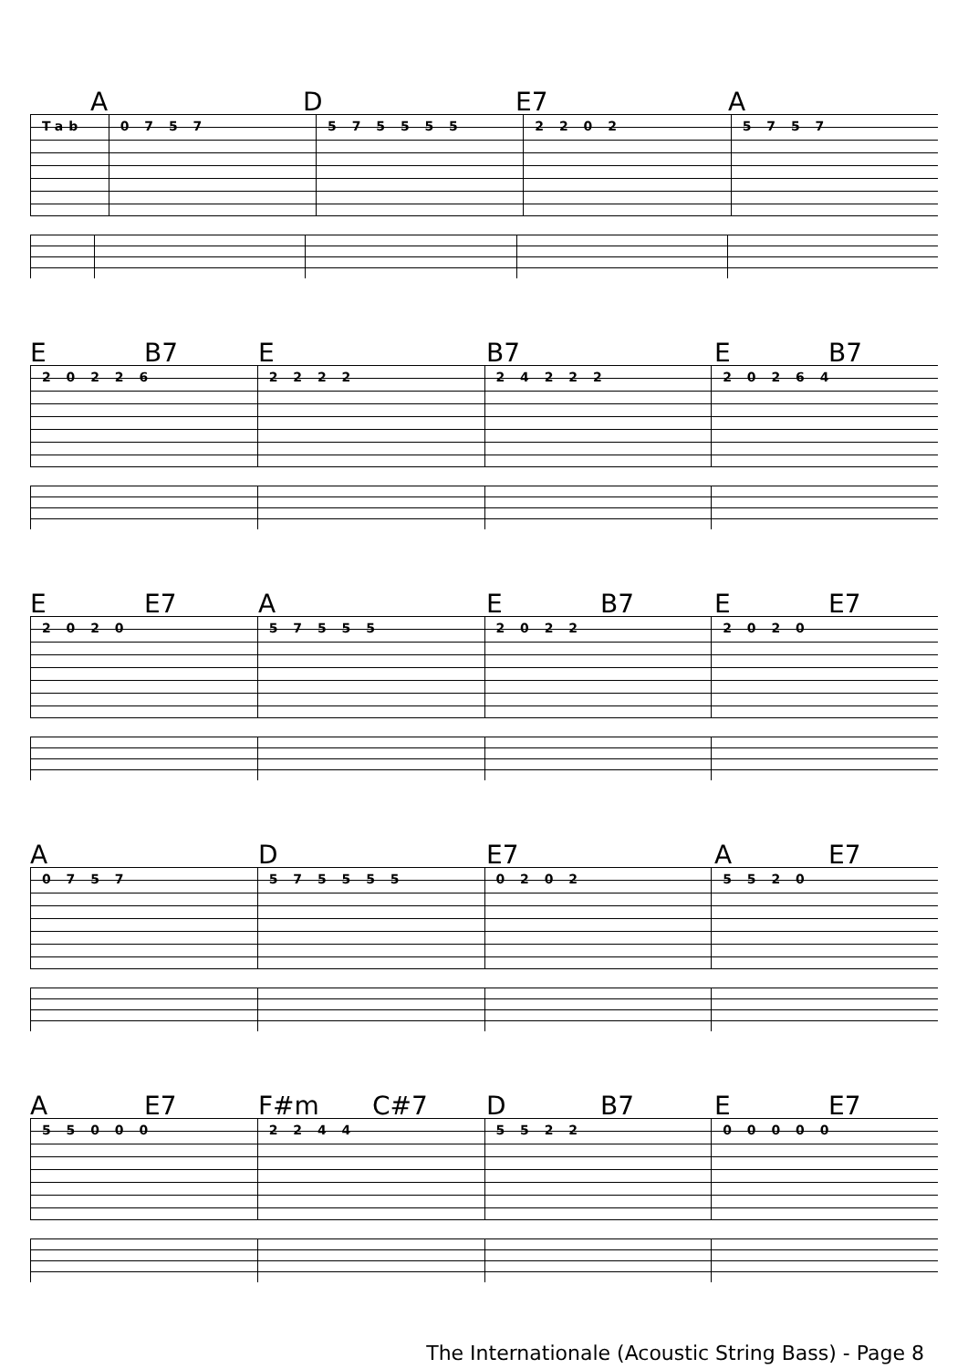A D E7 A
Tab 0 7 5 7 5 7 5 5 5 5 2 2 0 2 5 7 5 7
E B7 E B7 E B7
2 0 2 2 6 2 2 2 2 2 4 2 2 2 2 0 2 6 4
E E7 A E B7 E E7
2 0 2 0 5 7 5 5 5 2 0 2 2 2 0 2 0
A D E7 A E7
0 7 5 7 5 7 5 5 5 5 0 2 0 2 5 5 2 0
A E7 F#m C#7 D B7 E E7
5 5 0 0 0 2 2 4 4 5 5 2 2 0 0 0 0 0
The Internationale (Acoustic String Bass) - Page 8